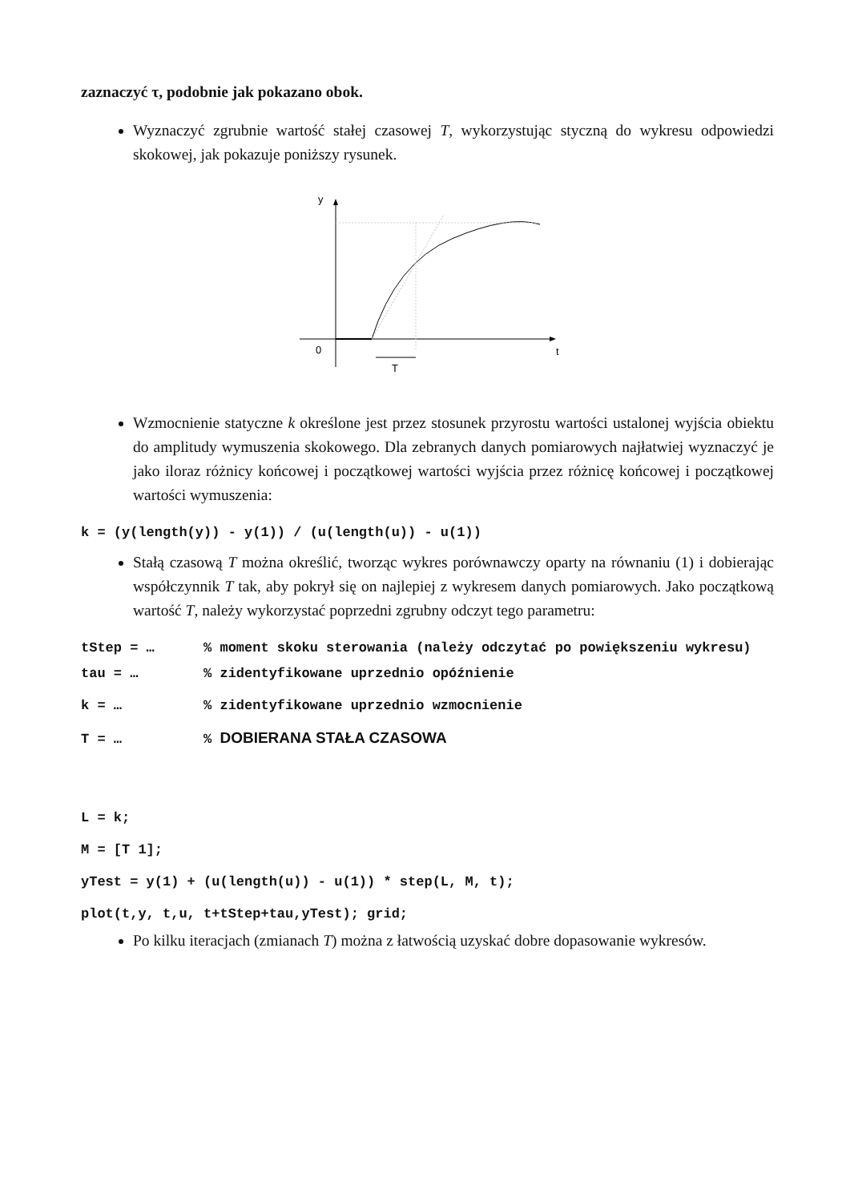zaznaczyć τ, podobnie jak pokazano obok.
Wyznaczyć zgrubnie wartość stałej czasowej T, wykorzystując styczną do wykresu odpowiedzi skokowej, jak pokazuje poniższy rysunek.
y
t
0
T
Wzmocnienie statyczne k określone jest przez stosunek przyrostu wartości ustalonej wyjścia obiektu do amplitudy wymuszenia skokowego. Dla zebranych danych pomiarowych najłatwiej wyznaczyć je jako iloraz różnicy końcowej i początkowej wartości wyjścia przez różnicę końcowej i początkowej wartości wymuszenia:
k = (y(length(y)) - y(1)) / (u(length(u)) - u(1))
Stałą czasową T można określić, tworząc wykres porównawczy oparty na równaniu (1) i dobierając współczynnik T tak, aby pokrył się on najlepiej z wykresem danych pomiarowych. Jako początkową wartość T, należy wykorzystać poprzedni zgrubny odczyt tego parametru:
tStep = … % moment skoku sterowania (należy odczytać po powiększeniu wykresu)
tau = … % zidentyfikowane uprzednio opóźnienie
k = … % zidentyfikowane uprzednio wzmocnienie
T = … % DOBIERANA STAŁA CZASOWA
L = k;
M = [T 1];
yTest = y(1) + (u(length(u)) - u(1)) * step(L, M, t);
plot(t,y, t,u, t+tStep+tau,yTest); grid;
Po kilku iteracjach (zmianach T) można z łatwością uzyskać dobre dopasowanie wykresów.